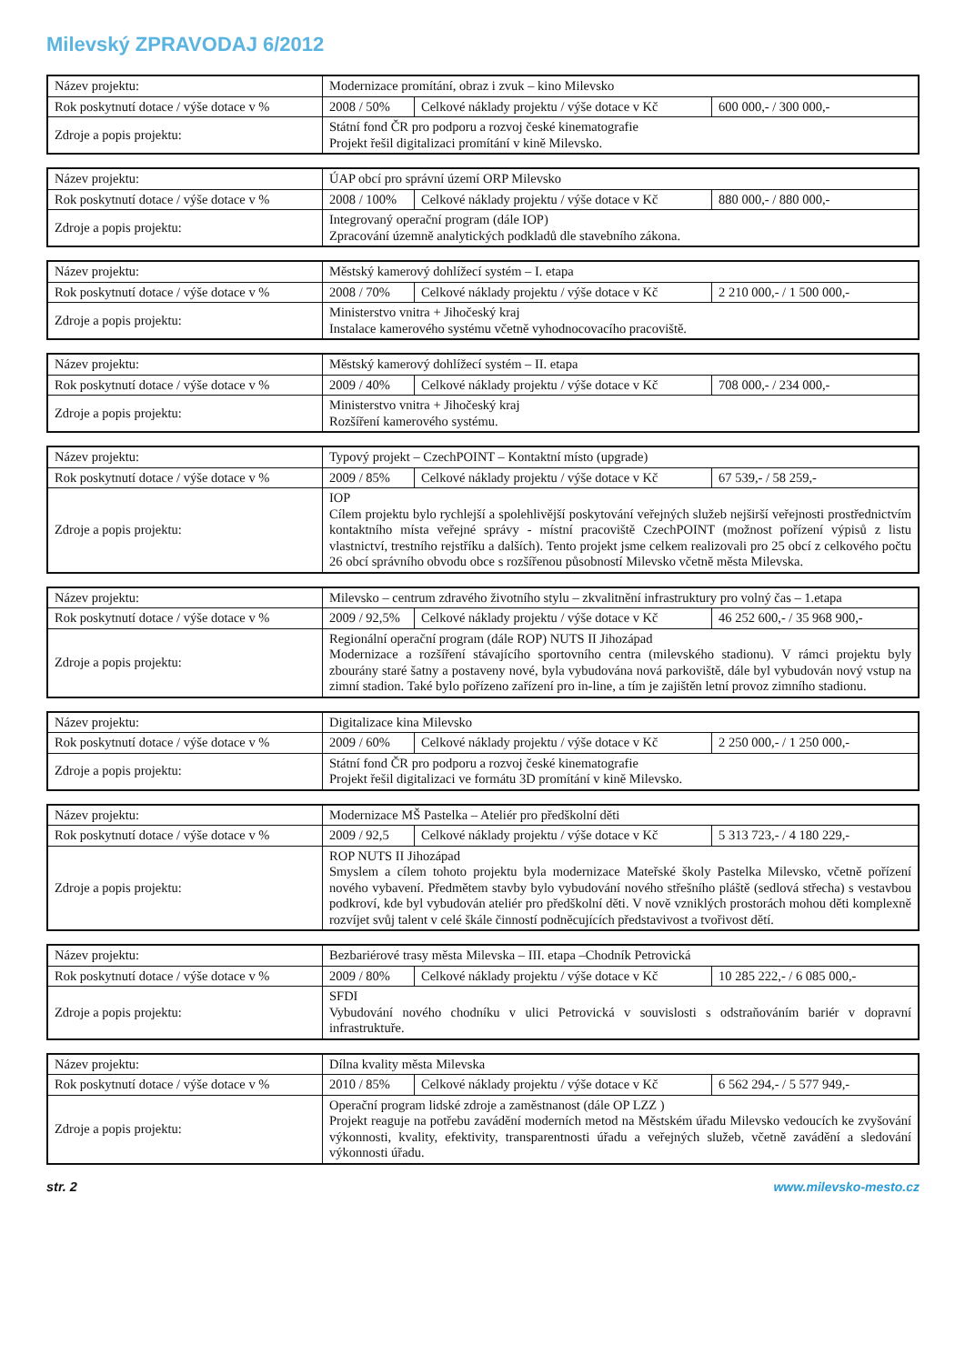Milevský ZPRAVODAJ 6/2012
| Název projektu: | Modernizace promítání, obraz i zvuk – kino Milevsko | | |
| Rok poskytnutí dotace / výše dotace v % | 2008 / 50% | Celkové náklady projektu / výše dotace v Kč | 600 000,- / 300 000,- |
| Zdroje a popis projektu: | Státní fond ČR pro podporu a rozvoj české kinematografie Projekt řešil digitalizaci promítání v kině Milevsko. | | |
| Název projektu: | ÚAP obcí pro správní území ORP Milevsko | | |
| Rok poskytnutí dotace / výše dotace v % | 2008 / 100% | Celkové náklady projektu / výše dotace v Kč | 880 000,- / 880 000,- |
| Zdroje a popis projektu: | Integrovaný operační program (dále IOP) Zpracování územně analytických podkladů dle stavebního zákona. | | |
| Název projektu: | Městský kamerový dohlížecí systém – I. etapa | | |
| Rok poskytnutí dotace / výše dotace v % | 2008 / 70% | Celkové náklady projektu / výše dotace v Kč | 2 210 000,- / 1 500 000,- |
| Zdroje a popis projektu: | Ministerstvo vnitra + Jihočeský kraj Instalace kamerového systému včetně vyhodnocovacího pracoviště. | | |
| Název projektu: | Městský kamerový dohlížecí systém – II. etapa | | |
| Rok poskytnutí dotace / výše dotace v % | 2009 / 40% | Celkové náklady projektu / výše dotace v Kč | 708 000,- / 234 000,- |
| Zdroje a popis projektu: | Ministerstvo vnitra + Jihočeský kraj Rozšíření kamerového systému. | | |
| Název projektu: | Typový projekt – CzechPOINT – Kontaktní místo (upgrade) | | |
| Rok poskytnutí dotace / výše dotace v % | 2009 / 85% | Celkové náklady projektu / výše dotace v Kč | 67 539,- / 58 259,- |
| Zdroje a popis projektu: | IOP Cílem projektu bylo rychlejší a spolehlivější poskytování veřejných služeb nejširší veřejnosti prostřednictvím kontaktního místa veřejné správy - místní pracoviště CzechPOINT (možnost pořízení výpisů z listu vlastnictví, trestního rejstříku a dalších). Tento projekt jsme celkem realizovali pro 25 obcí z celkového počtu 26 obcí správního obvodu obce s rozšířenou působností Milevsko včetně města Milevska. | | |
| Název projektu: | Milevsko – centrum zdravého životního stylu – zkvalitnění infrastruktury pro volný čas – 1.etapa | | |
| Rok poskytnutí dotace / výše dotace v % | 2009 / 92,5% | Celkové náklady projektu / výše dotace v Kč | 46 252 600,- / 35 968 900,- |
| Zdroje a popis projektu: | Regionální operační program (dále ROP) NUTS II Jihozápad Modernizace a rozšíření stávajícího sportovního centra (milevského stadionu). V rámci projektu byly zbourány staré šatny a postaveny nové, byla vybudována nová parkoviště, dále byl vybudován nový vstup na zimní stadion. Také bylo pořízeno zařízení pro in-line, a tím je zajištěn letní provoz zimního stadionu. | | |
| Název projektu: | Digitalizace kina Milevsko | | |
| Rok poskytnutí dotace / výše dotace v % | 2009 / 60% | Celkové náklady projektu / výše dotace v Kč | 2 250 000,- / 1 250 000,- |
| Zdroje a popis projektu: | Státní fond ČR pro podporu a rozvoj české kinematografie Projekt řešil digitalizaci ve formátu 3D promítání v kině Milevsko. | | |
| Název projektu: | Modernizace MŠ Pastelka – Ateliér pro předškolní děti | | |
| Rok poskytnutí dotace / výše dotace v % | 2009 / 92,5 | Celkové náklady projektu / výše dotace v Kč | 5 313 723,- / 4 180 229,- |
| Zdroje a popis projektu: | ROP NUTS II Jihozápad Smyslem a cílem tohoto projektu byla modernizace Mateřské školy Pastelka Milevsko, včetně pořízení nového vybavení. Předmětem stavby bylo vybudování nového střešního pláště (sedlová střecha) s vestavbou podkroví, kde byl vybudován ateliér pro předškolní děti. V nově vzniklých prostorách mohou děti komplexně rozvíjet svůj talent v celé škále činností podněcujících představivost a tvořivost dětí. | | |
| Název projektu: | Bezbariérové trasy města Milevska – III. etapa –Chodník Petrovická | | |
| Rok poskytnutí dotace / výše dotace v % | 2009 / 80% | Celkové náklady projektu / výše dotace v Kč | 10 285 222,- / 6 085 000,- |
| Zdroje a popis projektu: | SFDI Vybudování nového chodníku v ulici Petrovická v souvislosti s odstraňováním bariér v dopravní infrastruktuře. | | |
| Název projektu: | Dílna kvality města Milevska | | |
| Rok poskytnutí dotace / výše dotace v % | 2010 / 85% | Celkové náklady projektu / výše dotace v Kč | 6 562 294,- / 5 577 949,- |
| Zdroje a popis projektu: | Operační program lidské zdroje a zaměstnanost (dále OP LZZ ) Projekt reaguje na potřebu zavádění moderních metod na Městském úřadu Milevsko vedoucích ke zvyšování výkonnosti, kvality, efektivity, transparentnosti úřadu a veřejných služeb, včetně zavádění a sledování výkonnosti úřadu. | | |
str. 2 www.milevsko-mesto.cz